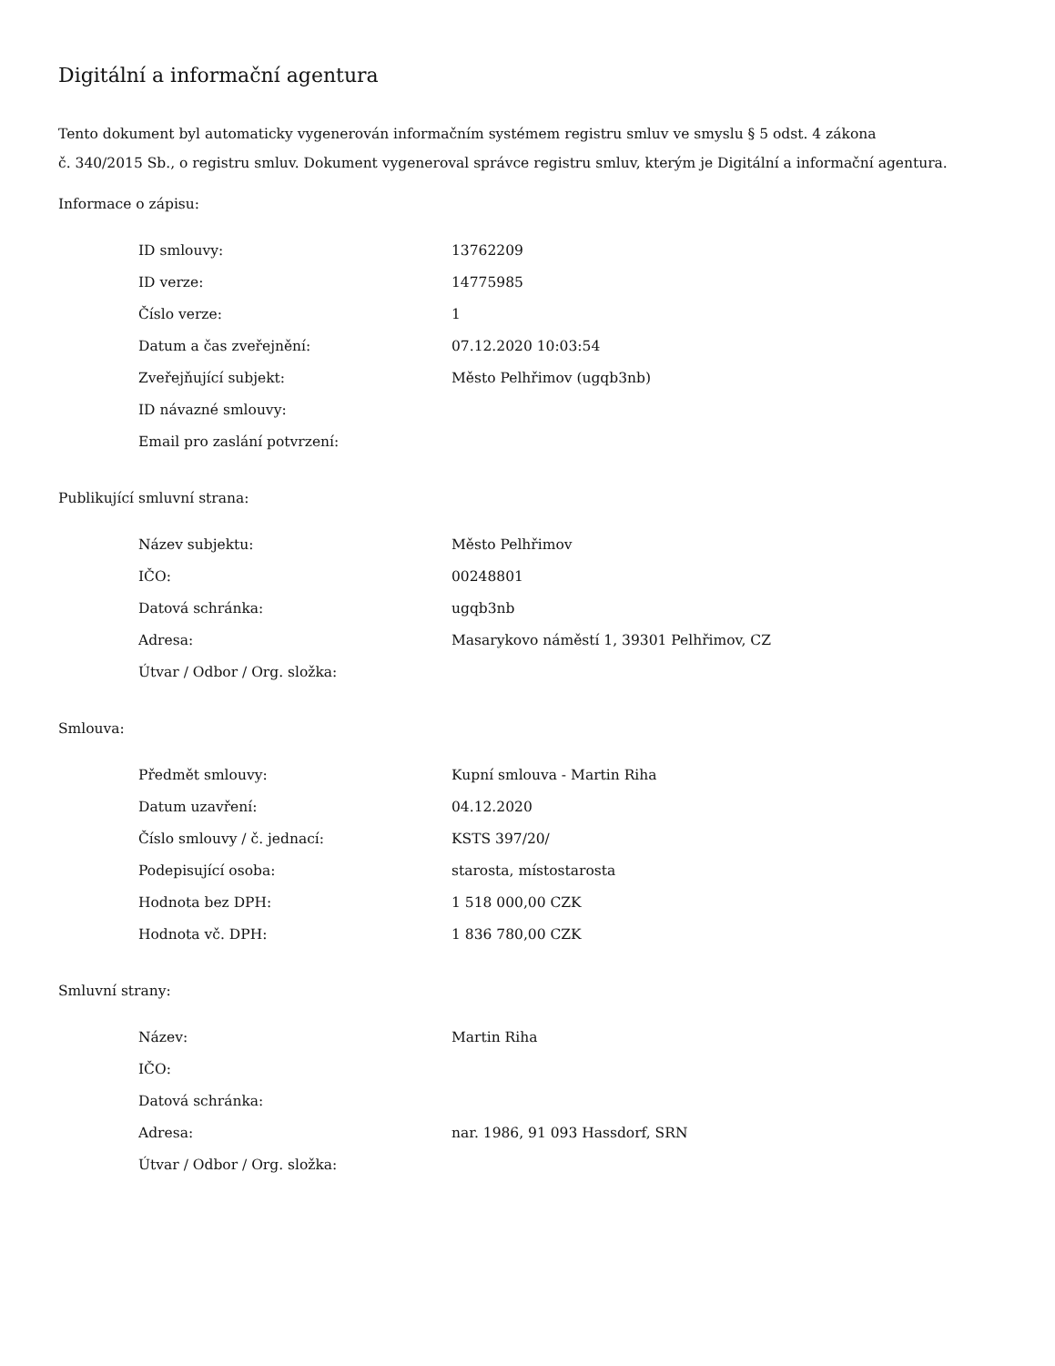Digitální a informační agentura
Tento dokument byl automaticky vygenerován informačním systémem registru smluv ve smyslu § 5 odst. 4 zákona
č. 340/2015 Sb., o registru smluv. Dokument vygeneroval správce registru smluv, kterým je Digitální a informační agentura.
Informace o zápisu:
| ID smlouvy: | 13762209 |
| ID verze: | 14775985 |
| Číslo verze: | 1 |
| Datum a čas zveřejnění: | 07.12.2020 10:03:54 |
| Zveřejňující subjekt: | Město Pelhřimov (ugqb3nb) |
| ID návazné smlouvy: | |
| Email pro zaslání potvrzení: | |
Publikující smluvní strana:
| Název subjektu: | Město Pelhřimov |
| IČO: | 00248801 |
| Datová schránka: | ugqb3nb |
| Adresa: | Masarykovo náměstí 1, 39301 Pelhřimov, CZ |
| Útvar / Odbor / Org. složka: | |
Smlouva:
| Předmět smlouvy: | Kupní smlouva - Martin Riha |
| Datum uzavření: | 04.12.2020 |
| Číslo smlouvy / č. jednací: | KSTS 397/20/ |
| Podepisující osoba: | starosta, místostarosta |
| Hodnota bez DPH: | 1 518 000,00 CZK |
| Hodnota vč. DPH: | 1 836 780,00 CZK |
Smluvní strany:
| Název: | Martin Riha |
| IČO: | |
| Datová schránka: | |
| Adresa: | nar. 1986, 91 093 Hassdorf, SRN |
| Útvar / Odbor / Org. složka: | |